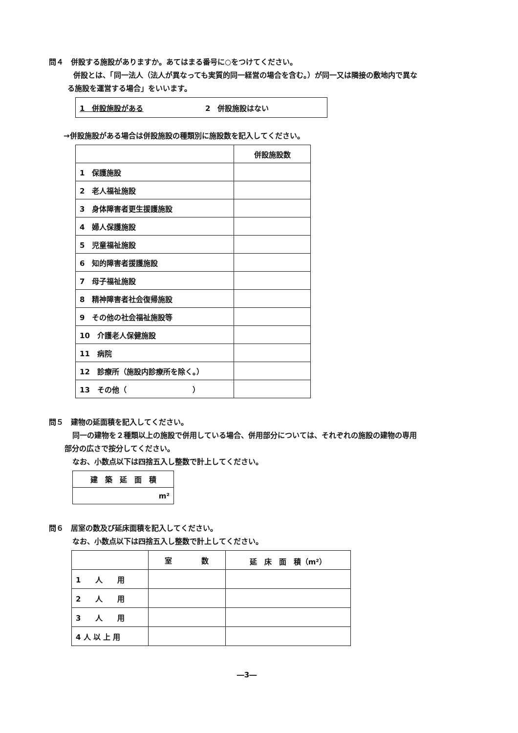問４　併設する施設がありますか。あてはまる番号に○をつけてください。
併設とは、「同一法人（法人が異なっても実質的同一経営の場合を含む。）が同一又は隣接の敷地内で異な
る施設を運営する場合」をいいます。
| 1 併設施設がある | 2 併設施設はない |
→併設施設がある場合は併設施設の種類別に施設数を記入してください。
| | 併設施設数 |
| 1 保護施設 | |
| 2 老人福祉施設 | |
| 3 身体障害者更生援護施設 | |
| 4 婦人保護施設 | |
| 5 児童福祉施設 | |
| 6 知的障害者援護施設 | |
| 7 母子福祉施設 | |
| 8 精神障害者社会復帰施設 | |
| 9 その他の社会福祉施設等 | |
| 10 介護老人保健施設 | |
| 11 病院 | |
| 12 診療所（施設内診療所を除く。） | |
| 13 その他（ ） | |
問５　建物の延面積を記入してください。
同一の建物を２種類以上の施設で併用している場合、併用部分については、それぞれの施設の建物の専用
部分の広さで按分してください。
なお、小数点以下は四捨五入し整数で計上してください。
| 建 築 延 面 積 |
| m² |
問６　居室の数及び延床面積を記入してください。
なお、小数点以下は四捨五入し整数で計上してください。
| | 室 数 | 延 床 面 積（m²） |
| 1 人 用 | | |
| 2 人 用 | | |
| 3 人 用 | | |
| 4 人 以 上 用 | | |
―3―